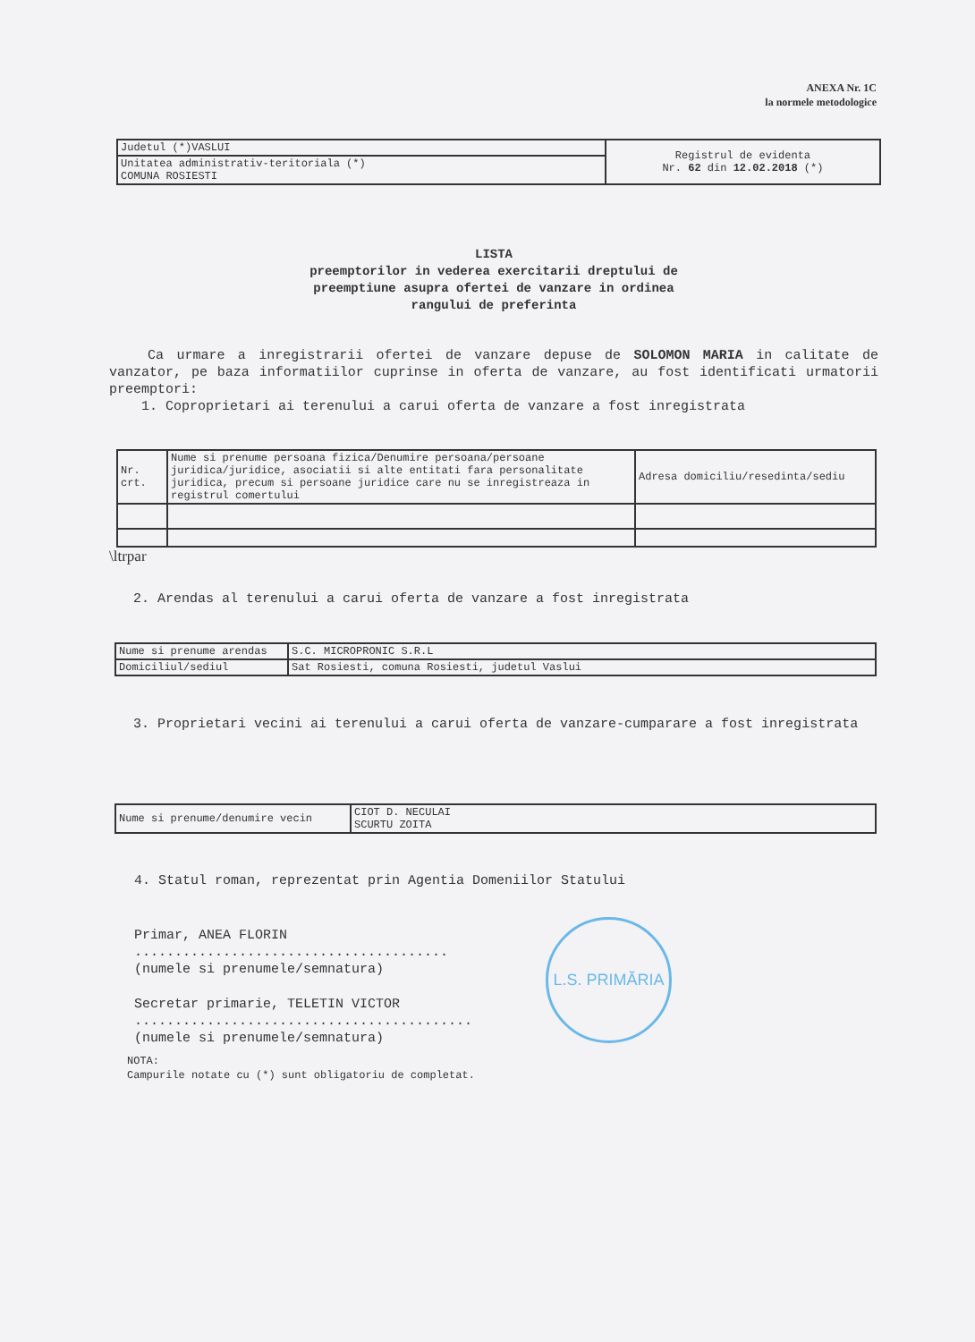ANEXA Nr. 1C
la normele metodologice
| Judetul (*)VASLUI | Registrul de evidenta Nr. 62 din 12.02.2018 (*) |
| Unitatea administrativ-teritoriala (*) COMUNA ROSIESTI | |
LISTA
preemptorilor in vederea exercitarii dreptului de
preemptiune asupra ofertei de vanzare in ordinea
rangului de preferinta
Ca urmare a inregistrarii ofertei de vanzare depuse de SOLOMON MARIA in calitate de vanzator, pe baza informatiilor cuprinse in oferta de vanzare, au fost identificati urmatorii preemptori:
1. Coproprietari ai terenului a carui oferta de vanzare a fost inregistrata
| Nr. crt. | Nume si prenume persoana fizica/Denumire persoana/persoane juridica/juridice, asociatii si alte entitati fara personalitate juridica, precum si persoane juridice care nu se inregistreaza in registrul comertului | Adresa domiciliu/resedinta/sediu |
\ltrpar
2. Arendas al terenului a carui oferta de vanzare a fost inregistrata
| Nume si prenume arendas | S.C. MICROPRONIC S.R.L |
| Domiciliul/sediul | Sat Rosiesti, comuna Rosiesti, judetul Vaslui |
3. Proprietari vecini ai terenului a carui oferta de vanzare-cumparare a fost inregistrata
| Nume si prenume/denumire vecin | CIOT D. NECULAI SCURTU ZOITA |
4. Statul roman, reprezentat prin Agentia Domeniilor Statului
Primar, ANEA FLORIN
.......................................
(numele si prenumele/semnatura)
Secretar primarie, TELETIN VICTOR
..........................................
(numele si prenumele/semnatura)
NOTA:
Campurile notate cu (*) sunt obligatoriu de completat.
L.S. PRIMĂRIA